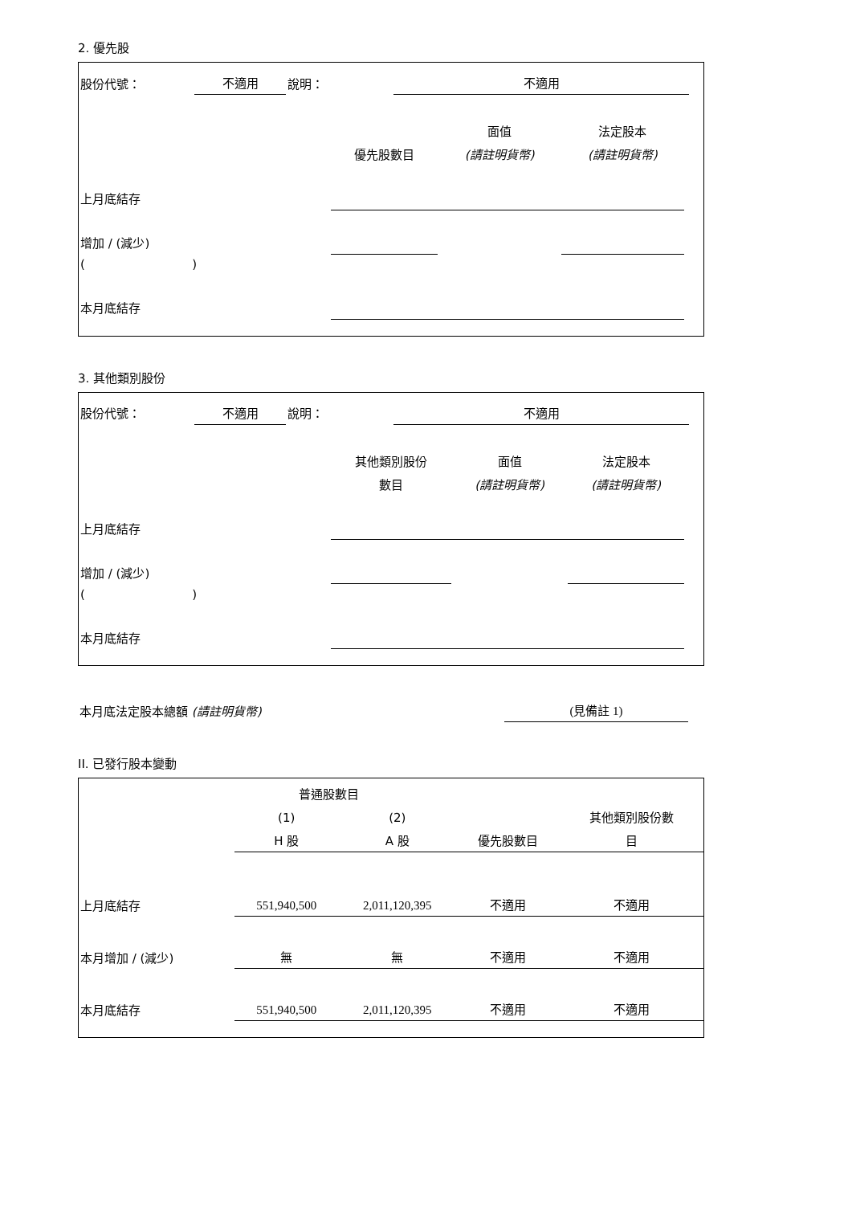2. 優先股
| 股份代號： | 不適用 | 說明： | 不適用 | |
| | | 面值 | 法定股本 | |
| | 優先股數目 | (請註明貨幣) | (請註明貨幣) | |
| 上月底結存 | | | | |
| 增加 / (減少) | | | | |
| ( ) | | | | |
| 本月底結存 | | | | |
3. 其他類別股份
| 股份代號： | 不適用 | 說明： | 不適用 | |
| | 其他類別股份 | 面值 | 法定股本 | |
| | 數目 | (請註明貨幣) | (請註明貨幣) | |
| 上月底結存 | | | | |
| 增加 / (減少) | | | | |
| ( ) | | | | |
| 本月底結存 | | | | |
| 本月底法定股本總額 (請註明貨幣) | (見備註 1) |
II. 已發行股本變動
| | 普通股數目 | | | |
| | (1) | (2) | | 其他類別股份數 |
| | H 股 | A 股 | 優先股數目 | 目 |
| 上月底結存 | 551,940,500 | 2,011,120,395 | 不適用 | 不適用 |
| 本月增加 / (減少) | 無 | 無 | 不適用 | 不適用 |
| 本月底結存 | 551,940,500 | 2,011,120,395 | 不適用 | 不適用 |